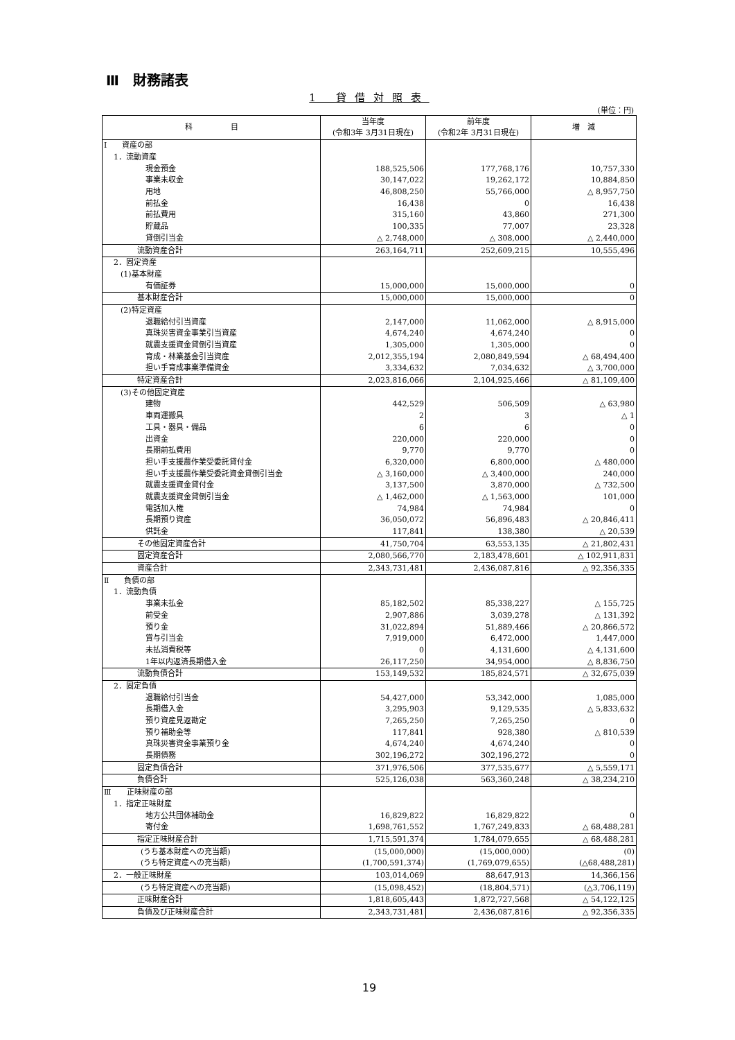Ⅲ　財務諸表
1 貸借対照表
(単位：円)
| 科 目 | 当年度 (令和3年 3月31日現在) | 前年度 (令和2年 3月31日現在) | 増 減 |
| --- | --- | --- | --- |
| Ⅰ 資産の部 | | | |
| 1．流動資産 | | | |
| 現金預金 | 188,525,506 | 177,768,176 | 10,757,330 |
| 事業未収金 | 30,147,022 | 19,262,172 | 10,884,850 |
| 用地 | 46,808,250 | 55,766,000 | △ 8,957,750 |
| 前払金 | 16,438 | 0 | 16,438 |
| 前払費用 | 315,160 | 43,860 | 271,300 |
| 貯蔵品 | 100,335 | 77,007 | 23,328 |
| 貸倒引当金 | △ 2,748,000 | △ 308,000 | △ 2,440,000 |
| 流動資産合計 | 263,164,711 | 252,609,215 | 10,555,496 |
| 2．固定資産 | | | |
| (1)基本財産 | | | |
| 有価証券 | 15,000,000 | 15,000,000 | 0 |
| 基本財産合計 | 15,000,000 | 15,000,000 | 0 |
| (2)特定資産 | | | |
| 退職給付引当資産 | 2,147,000 | 11,062,000 | △ 8,915,000 |
| 真珠災害資金事業引当資産 | 4,674,240 | 4,674,240 | 0 |
| 就農支援資金貸倒引当資産 | 1,305,000 | 1,305,000 | 0 |
| 育成・林業基金引当資産 | 2,012,355,194 | 2,080,849,594 | △ 68,494,400 |
| 担い手育成事業準備資金 | 3,334,632 | 7,034,632 | △ 3,700,000 |
| 特定資産合計 | 2,023,816,066 | 2,104,925,466 | △ 81,109,400 |
| (3)その他固定資産 | | | |
| 建物 | 442,529 | 506,509 | △ 63,980 |
| 車両運搬具 | 2 | 3 | △ 1 |
| 工具・器具・備品 | 6 | 6 | 0 |
| 出資金 | 220,000 | 220,000 | 0 |
| 長期前払費用 | 9,770 | 9,770 | 0 |
| 担い手支援農作業受委託貸付金 | 6,320,000 | 6,800,000 | △ 480,000 |
| 担い手支援農作業受委託資金貸倒引当金 | △ 3,160,000 | △ 3,400,000 | 240,000 |
| 就農支援資金貸付金 | 3,137,500 | 3,870,000 | △ 732,500 |
| 就農支援資金貸倒引当金 | △ 1,462,000 | △ 1,563,000 | 101,000 |
| 電話加入権 | 74,984 | 74,984 | 0 |
| 長期預り資産 | 36,050,072 | 56,896,483 | △ 20,846,411 |
| 供託金 | 117,841 | 138,380 | △ 20,539 |
| その他固定資産合計 | 41,750,704 | 63,553,135 | △ 21,802,431 |
| 固定資産合計 | 2,080,566,770 | 2,183,478,601 | △ 102,911,831 |
| 資産合計 | 2,343,731,481 | 2,436,087,816 | △ 92,356,335 |
| Ⅱ 負債の部 | | | |
| 1．流動負債 | | | |
| 事業未払金 | 85,182,502 | 85,338,227 | △ 155,725 |
| 前受金 | 2,907,886 | 3,039,278 | △ 131,392 |
| 預り金 | 31,022,894 | 51,889,466 | △ 20,866,572 |
| 賞与引当金 | 7,919,000 | 6,472,000 | 1,447,000 |
| 未払消費税等 | 0 | 4,131,600 | △ 4,131,600 |
| 1年以内返済長期借入金 | 26,117,250 | 34,954,000 | △ 8,836,750 |
| 流動負債合計 | 153,149,532 | 185,824,571 | △ 32,675,039 |
| 2．固定負債 | | | |
| 退職給付引当金 | 54,427,000 | 53,342,000 | 1,085,000 |
| 長期借入金 | 3,295,903 | 9,129,535 | △ 5,833,632 |
| 預り資産見返勘定 | 7,265,250 | 7,265,250 | 0 |
| 預り補助金等 | 117,841 | 928,380 | △ 810,539 |
| 真珠災害資金事業預り金 | 4,674,240 | 4,674,240 | 0 |
| 長期債務 | 302,196,272 | 302,196,272 | 0 |
| 固定負債合計 | 371,976,506 | 377,535,677 | △ 5,559,171 |
| 負債合計 | 525,126,038 | 563,360,248 | △ 38,234,210 |
| Ⅲ 正味財産の部 | | | |
| 1．指定正味財産 | | | |
| 地方公共団体補助金 | 16,829,822 | 16,829,822 | 0 |
| 寄付金 | 1,698,761,552 | 1,767,249,833 | △ 68,488,281 |
| 指定正味財産合計 | 1,715,591,374 | 1,784,079,655 | △ 68,488,281 |
| (うち基本財産への充当額) | (15,000,000) | (15,000,000) | (0) |
| (うち特定資産への充当額) | (1,700,591,374) | (1,769,079,655) | (△68,488,281) |
| 2．一般正味財産 | 103,014,069 | 88,647,913 | 14,366,156 |
| (うち特定資産への充当額) | (15,098,452) | (18,804,571) | (△3,706,119) |
| 正味財産合計 | 1,818,605,443 | 1,872,727,568 | △ 54,122,125 |
| 負債及び正味財産合計 | 2,343,731,481 | 2,436,087,816 | △ 92,356,335 |
19